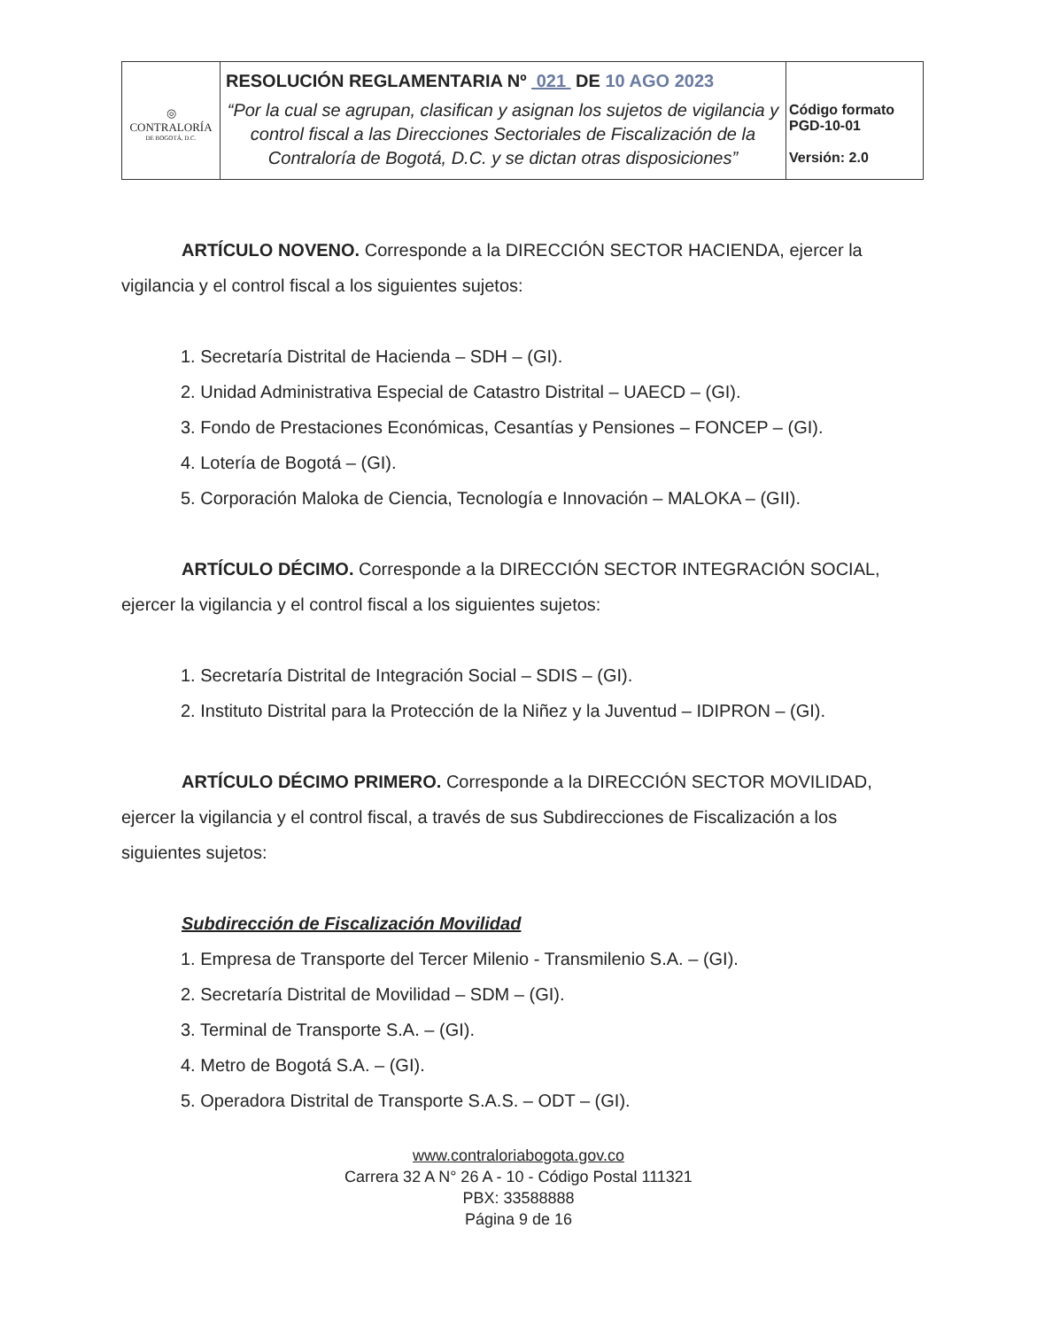| ◎ CONTRALORÍA DE BOGOTÁ, D.C. | RESOLUCIÓN REGLAMENTARIA Nº 021 DE 10 AGO 2023 “Por la cual se agrupan, clasifican y asignan los sujetos de vigilancia y control fiscal a las Direcciones Sectoriales de Fiscalización de la Contraloría de Bogotá, D.C. y se dictan otras disposiciones” | Código formato PGD-10-01 Versión: 2.0 |
ARTÍCULO NOVENO. Corresponde a la DIRECCIÓN SECTOR HACIENDA, ejercer la vigilancia y el control fiscal a los siguientes sujetos:
1. Secretaría Distrital de Hacienda – SDH – (GI).
2. Unidad Administrativa Especial de Catastro Distrital – UAECD – (GI).
3. Fondo de Prestaciones Económicas, Cesantías y Pensiones – FONCEP – (GI).
4. Lotería de Bogotá – (GI).
5. Corporación Maloka de Ciencia, Tecnología e Innovación – MALOKA – (GII).
ARTÍCULO DÉCIMO. Corresponde a la DIRECCIÓN SECTOR INTEGRACIÓN SOCIAL, ejercer la vigilancia y el control fiscal a los siguientes sujetos:
1. Secretaría Distrital de Integración Social – SDIS – (GI).
2. Instituto Distrital para la Protección de la Niñez y la Juventud – IDIPRON – (GI).
ARTÍCULO DÉCIMO PRIMERO. Corresponde a la DIRECCIÓN SECTOR MOVILIDAD, ejercer la vigilancia y el control fiscal, a través de sus Subdirecciones de Fiscalización a los siguientes sujetos:
Subdirección de Fiscalización Movilidad
1. Empresa de Transporte del Tercer Milenio - Transmilenio S.A. – (GI).
2. Secretaría Distrital de Movilidad – SDM – (GI).
3. Terminal de Transporte S.A. – (GI).
4. Metro de Bogotá S.A. – (GI).
5. Operadora Distrital de Transporte S.A.S. – ODT – (GI).
www.contraloriabogota.gov.co
Carrera 32 A N° 26 A - 10 - Código Postal 111321
PBX: 33588888
Página 9 de 16